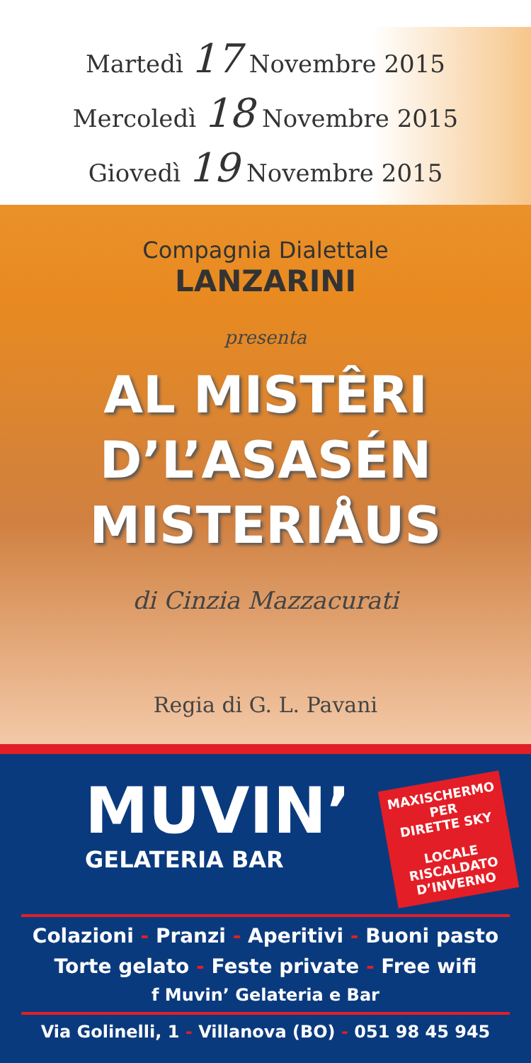Martedì 17 Novembre 2015
Mercoledì 18 Novembre 2015
Giovedì 19 Novembre 2015
Compagnia Dialettale
LANZARINI
presenta
AL MISTÊRI
D’L’ASASÉN
MISTERIÅUS
di Cinzia Mazzacurati
Regia di G. L. Pavani
MUVIN’
GELATERIA BAR
MAXISCHERMO
PER
DIRETTE SKY
LOCALE
RISCALDATO
D’INVERNO
Colazioni - Pranzi - Aperitivi - Buoni pasto
Torte gelato - Feste private - Free wifi
f Muvin’ Gelateria e Bar
Via Golinelli, 1 - Villanova (BO) - 051 98 45 945